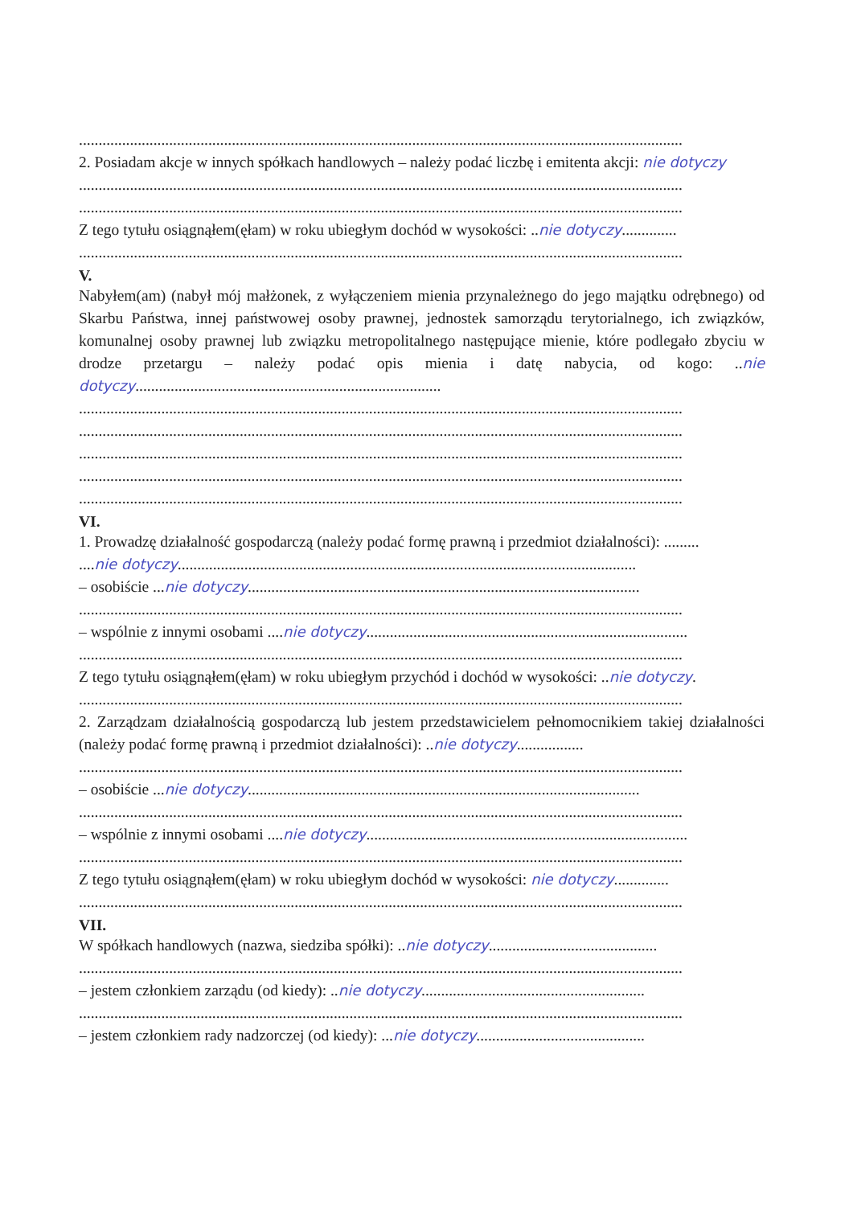..........................................................................................................................................................
2. Posiadam akcje w innych spółkach handlowych – należy podać liczbę i emitenta akcji: nie dotyczy
..........................................................................................................................................................
..........................................................................................................................................................
Z tego tytułu osiągnąłem(ęłam) w roku ubiegłym dochód w wysokości: ..nie dotyczy..............
..........................................................................................................................................................
V.
Nabyłem(am) (nabył mój małżonek, z wyłączeniem mienia przynależnego do jego majątku odrębnego) od Skarbu Państwa, innej państwowej osoby prawnej, jednostek samorządu terytorialnego, ich związków, komunalnej osoby prawnej lub związku metropolitalnego następujące mienie, które podlegało zbyciu w drodze przetargu – należy podać opis mienia i datę nabycia, od kogo: ..nie dotyczy..............................................................................
..........................................................................................................................................................
..........................................................................................................................................................
..........................................................................................................................................................
..........................................................................................................................................................
..........................................................................................................................................................
VI.
1. Prowadzę działalność gospodarczą (należy podać formę prawną i przedmiot działalności): .........
....nie dotyczy.....................................................................................................................
– osobiście ...nie dotyczy....................................................................................................
..........................................................................................................................................................
– wspólnie z innymi osobami ....nie dotyczy..................................................................................
..........................................................................................................................................................
Z tego tytułu osiągnąłem(ęłam) w roku ubiegłym przychód i dochód w wysokości: ..nie dotyczy.
..........................................................................................................................................................
2. Zarządzam działalnością gospodarczą lub jestem przedstawicielem pełnomocnikiem takiej działalności (należy podać formę prawną i przedmiot działalności): ..nie dotyczy.................
..........................................................................................................................................................
– osobiście ...nie dotyczy....................................................................................................
..........................................................................................................................................................
– wspólnie z innymi osobami ....nie dotyczy..................................................................................
..........................................................................................................................................................
Z tego tytułu osiągnąłem(ęłam) w roku ubiegłym dochód w wysokości: nie dotyczy..............
..........................................................................................................................................................
VII.
W spółkach handlowych (nazwa, siedziba spółki): ..nie dotyczy...........................................
..........................................................................................................................................................
– jestem członkiem zarządu (od kiedy): ..nie dotyczy.........................................................
..........................................................................................................................................................
– jestem członkiem rady nadzorczej (od kiedy): ...nie dotyczy...........................................